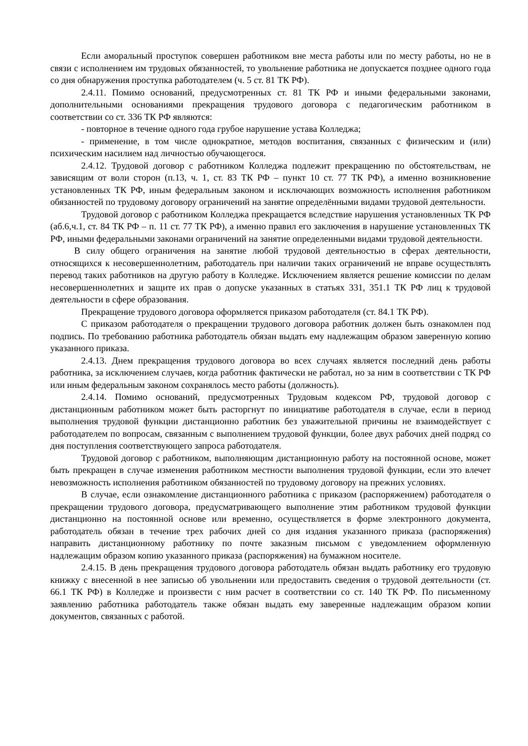Если аморальный проступок совершен работником вне места работы или по месту работы, но не в связи с исполнением им трудовых обязанностей, то увольнение работника не допускается позднее одного года со дня обнаружения проступка работодателем (ч. 5 ст. 81 ТК РФ).
2.4.11. Помимо оснований, предусмотренных ст. 81 ТК РФ и иными федеральными законами, дополнительными основаниями прекращения трудового договора с педагогическим работником в соответствии со ст. 336 ТК РФ являются:
- повторное в течение одного года грубое нарушение устава Колледжа;
- применение, в том числе однократное, методов воспитания, связанных с физическим и (или) психическим насилием над личностью обучающегося.
2.4.12. Трудовой договор с работником Колледжа подлежит прекращению по обстоятельствам, не зависящим от воли сторон (п.13, ч. 1, ст. 83 ТК РФ – пункт 10 ст. 77 ТК РФ), а именно возникновение установленных ТК РФ, иным федеральным законом и исключающих возможность исполнения работником обязанностей по трудовому договору ограничений на занятие определёнными видами трудовой деятельности.
Трудовой договор с работником Колледжа прекращается вследствие нарушения установленных ТК РФ (аб.6,ч.1, ст. 84 ТК РФ – п. 11 ст. 77 ТК РФ), а именно правил его заключения в нарушение установленных ТК РФ, иными федеральными законами ограничений на занятие определенными видами трудовой деятельности.
В силу общего ограничения на занятие любой трудовой деятельностью в сферах деятельности, относящихся к несовершеннолетним, работодатель при наличии таких ограничений не вправе осуществлять перевод таких работников на другую работу в Колледже. Исключением является решение комиссии по делам несовершеннолетних и защите их прав о допуске указанных в статьях 331, 351.1 ТК РФ лиц к трудовой деятельности в сфере образования.
Прекращение трудового договора оформляется приказом работодателя (ст. 84.1 ТК РФ).
С приказом работодателя о прекращении трудового договора работник должен быть ознакомлен под подпись. По требованию работника работодатель обязан выдать ему надлежащим образом заверенную копию указанного приказа.
2.4.13. Днем прекращения трудового договора во всех случаях является последний день работы работника, за исключением случаев, когда работник фактически не работал, но за ним в соответствии с ТК РФ или иным федеральным законом сохранялось место работы (должность).
2.4.14. Помимо оснований, предусмотренных Трудовым кодексом РФ, трудовой договор с дистанционным работником может быть расторгнут по инициативе работодателя в случае, если в период выполнения трудовой функции дистанционно работник без уважительной причины не взаимодействует с работодателем по вопросам, связанным с выполнением трудовой функции, более двух рабочих дней подряд со дня поступления соответствующего запроса работодателя.
Трудовой договор с работником, выполняющим дистанционную работу на постоянной основе, может быть прекращен в случае изменения работником местности выполнения трудовой функции, если это влечет невозможность исполнения работником обязанностей по трудовому договору на прежних условиях.
В случае, если ознакомление дистанционного работника с приказом (распоряжением) работодателя о прекращении трудового договора, предусматривающего выполнение этим работником трудовой функции дистанционно на постоянной основе или временно, осуществляется в форме электронного документа, работодатель обязан в течение трех рабочих дней со дня издания указанного приказа (распоряжения) направить дистанционному работнику по почте заказным письмом с уведомлением оформленную надлежащим образом копию указанного приказа (распоряжения) на бумажном носителе.
2.4.15. В день прекращения трудового договора работодатель обязан выдать работнику его трудовую книжку с внесенной в нее записью об увольнении или предоставить сведения о трудовой деятельности (ст. 66.1 ТК РФ) в Колледже и произвести с ним расчет в соответствии со ст. 140 ТК РФ. По письменному заявлению работника работодатель также обязан выдать ему заверенные надлежащим образом копии документов, связанных с работой.